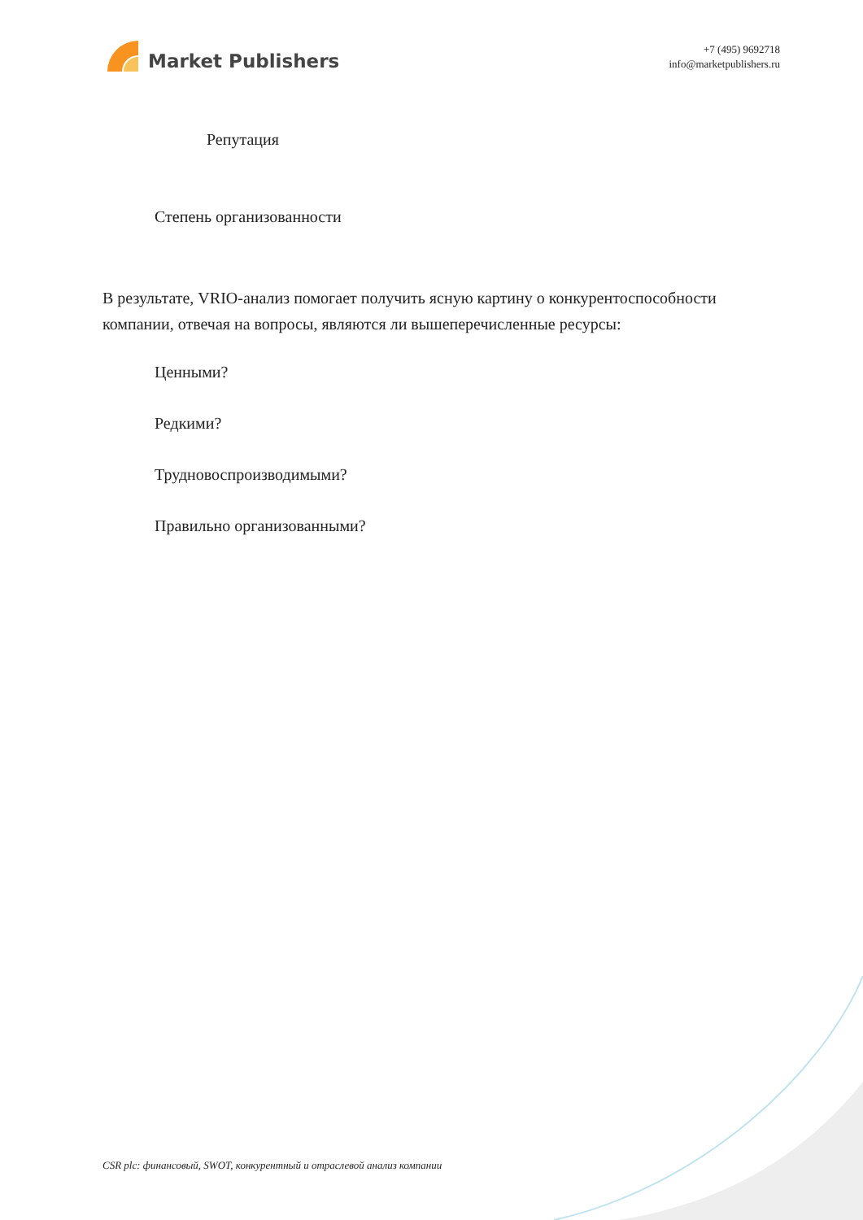Market Publishers
+7 (495) 9692718
info@marketpublishers.ru
Репутация
Степень организованности
В результате, VRIO-анализ помогает получить ясную картину о конкурентоспособности компании, отвечая на вопросы, являются ли вышеперечисленные ресурсы:
Ценными?
Редкими?
Трудновоспроизводимыми?
Правильно организованными?
CSR plc: финансовый, SWOT, конкурентный и отраслевой анализ компании